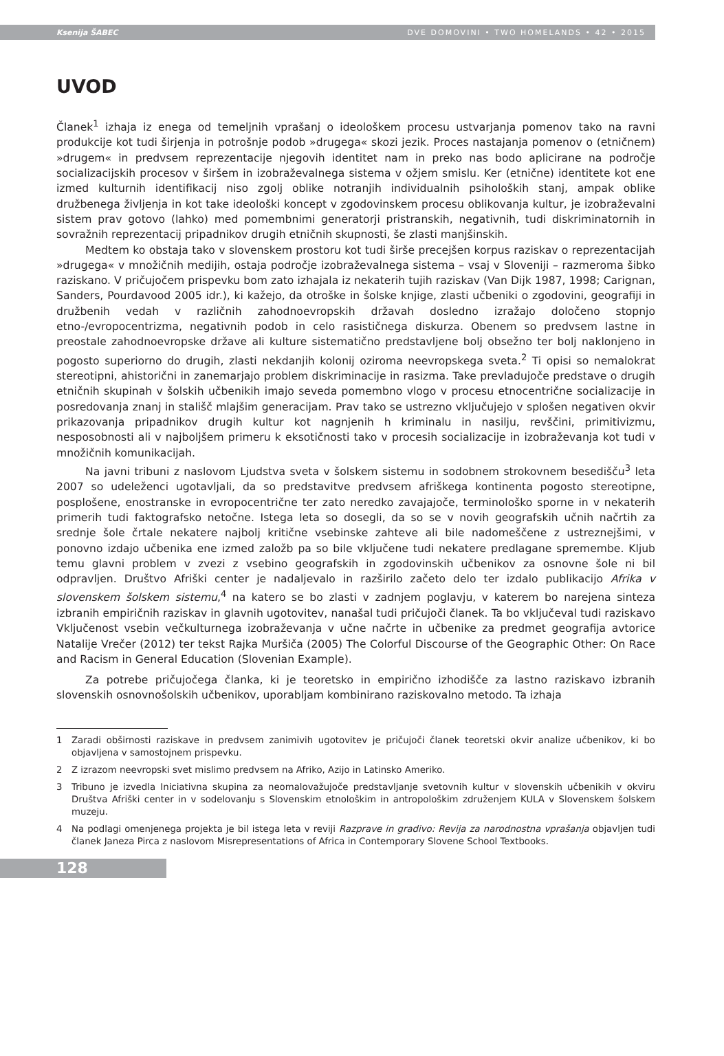Ksenija ŠABEC DVE DOMOVINI • TWO HOMELANDS • 42 • 2015
UVOD
Članek<sup>1</sup> izhaja iz enega od temeljnih vprašanj o ideološkem procesu ustvarjanja pomenov tako na ravni produkcije kot tudi širjenja in potrošnje podob »drugega« skozi jezik. Proces nastajanja pomenov o (etničnem) »drugem« in predvsem reprezentacije njegovih identitet nam in preko nas bodo aplicirane na področje socializacijskih procesov v širšem in izobraževalnega sistema v ožjem smislu. Ker (etnične) identitete kot ene izmed kulturnih identifikacij niso zgolj oblike notranjih individualnih psiholoških stanj, ampak oblike družbenega življenja in kot take ideološki koncept v zgodovinskem procesu oblikovanja kultur, je izobraževalni sistem prav gotovo (lahko) med pomembnimi generatorji pristranskih, negativnih, tudi diskriminatornih in sovražnih reprezentacij pripadnikov drugih etničnih skupnosti, še zlasti manjšinskih.
Medtem ko obstaja tako v slovenskem prostoru kot tudi širše precejšen korpus raziskav o reprezentacijah »drugega« v množičnih medijih, ostaja področje izobraževalnega sistema – vsaj v Sloveniji – razmeroma šibko raziskano. V pričujočem prispevku bom zato izhajala iz nekaterih tujih raziskav (Van Dijk 1987, 1998; Carignan, Sanders, Pourdavood 2005 idr.), ki kažejo, da otroške in šolske knjige, zlasti učbeniki o zgodovini, geografiji in družbenih vedah v različnih zahodnoevropskih državah dosledno izražajo določeno stopnjo etno-/evropocentrizma, negativnih podob in celo rasističnega diskurza. Obenem so predvsem lastne in preostale zahodnoevropske države ali kulture sistematično predstavljene bolj obsežno ter bolj naklonjeno in pogosto superiorno do drugih, zlasti nekdanjih kolonij oziroma neevropskega sveta.<sup>2</sup> Ti opisi so nemalokrat stereotipni, ahistorični in zanemarjajo problem diskriminacije in rasizma. Take prevladujoče predstave o drugih etničnih skupinah v šolskih učbenikih imajo seveda pomembno vlogo v procesu etnocentrične socializacije in posredovanja znanj in stališč mlajšim generacijam. Prav tako se ustrezno vključujejo v splošen negativen okvir prikazovanja pripadnikov drugih kultur kot nagnjenih h kriminalu in nasilju, revščini, primitivizmu, nesposobnosti ali v najboljšem primeru k eksotičnosti tako v procesih socializacije in izobraževanja kot tudi v množičnih komunikacijah.
Na javni tribuni z naslovom Ljudstva sveta v šolskem sistemu in sodobnem strokovnem besedišču<sup>3</sup> leta 2007 so udeleženci ugotavljali, da so predstavitve predvsem afriškega kontinenta pogosto stereotipne, posplošene, enostranske in evropocentrične ter zato neredko zavajajoče, terminološko sporne in v nekaterih primerih tudi faktografsko netočne. Istega leta so dosegli, da so se v novih geografskih učnih načrtih za srednje šole črtale nekatere najbolj kritične vsebinske zahteve ali bile nadomeščene z ustreznejšimi, v ponovno izdajo učbenika ene izmed založb pa so bile vključene tudi nekatere predlagane spremembe. Kljub temu glavni problem v zvezi z vsebino geografskih in zgodovinskih učbenikov za osnovne šole ni bil odpravljen. Društvo Afriški center je nadaljevalo in razširilo začeto delo ter izdalo publikacijo Afrika v slovenskem šolskem sistemu,<sup>4</sup> na katero se bo zlasti v zadnjem poglavju, v katerem bo narejena sinteza izbranih empiričnih raziskav in glavnih ugotovitev, nanašal tudi pričujoči članek. Ta bo vključeval tudi raziskavo Vključenost vsebin večkulturnega izobraževanja v učne načrte in učbenike za predmet geografija avtorice Natalije Vrečer (2012) ter tekst Rajka Muršiča (2005) The Colorful Discourse of the Geographic Other: On Race and Racism in General Education (Slovenian Example).
Za potrebe pričujočega članka, ki je teoretsko in empirično izhodišče za lastno raziskavo izbranih slovenskih osnovnošolskih učbenikov, uporabljam kombinirano raziskovalno metodo. Ta izhaja
1 Zaradi obširnosti raziskave in predvsem zanimivih ugotovitev je pričujoči članek teoretski okvir analize učbenikov, ki bo objavljena v samostojnem prispevku.
2 Z izrazom neevropski svet mislimo predvsem na Afriko, Azijo in Latinsko Ameriko.
3 Tribuno je izvedla Iniciativna skupina za neomalovažujoče predstavljanje svetovnih kultur v slovenskih učbenikih v okviru Društva Afriški center in v sodelovanju s Slovenskim etnološkim in antropološkim združenjem KULA v Slovenskem šolskem muzeju.
4 Na podlagi omenjenega projekta je bil istega leta v reviji Razprave in gradivo: Revija za narodnostna vprašanja objavljen tudi članek Janeza Pirca z naslovom Misrepresentations of Africa in Contemporary Slovene School Textbooks.
128